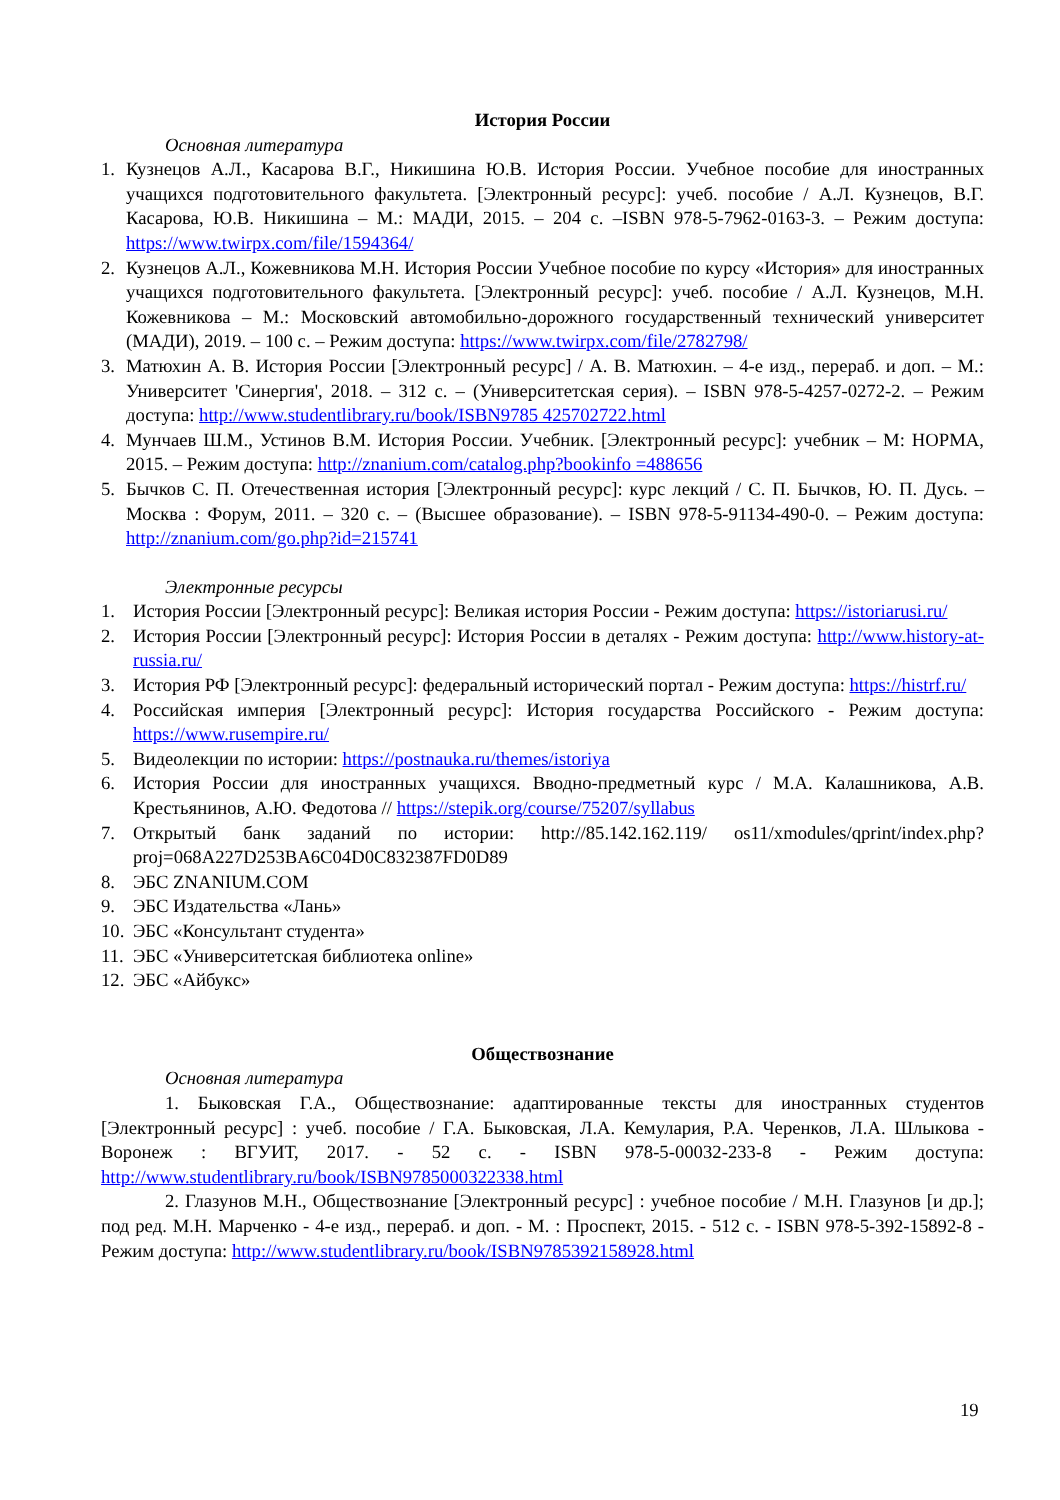История России
Основная литература
1. Кузнецов А.Л., Касарова В.Г., Никишина Ю.В. История России. Учебное пособие для иностранных учащихся подготовительного факультета. [Электронный ресурс]: учеб. пособие / А.Л. Кузнецов, В.Г. Касарова, Ю.В. Никишина – М.: МАДИ, 2015. – 204 с. –ISBN 978-5-7962-0163-3. – Режим доступа: https://www.twirpx.com/file/1594364/
2. Кузнецов А.Л., Кожевникова М.Н. История России Учебное пособие по курсу «История» для иностранных учащихся подготовительного факультета. [Электронный ресурс]: учеб. пособие / А.Л. Кузнецов, М.Н. Кожевникова – М.: Московский автомобильно-дорожного государственный технический университет (МАДИ), 2019. – 100 с. – Режим доступа: https://www.twirpx.com/file/2782798/
3. Матюхин А. В. История России [Электронный ресурс] / А. В. Матюхин. – 4-е изд., перераб. и доп. – М.: Университет 'Синергия', 2018. – 312 с. – (Университетская серия). – ISBN 978-5-4257-0272-2. – Режим доступа: http://www.studentlibrary.ru/book/ISBN9785 425702722.html
4. Мунчаев Ш.М., Устинов В.М. История России. Учебник. [Электронный ресурс]: учебник – М: НОРМА, 2015. – Режим доступа: http://znanium.com/catalog.php?bookinfo =488656
5. Бычков С. П. Отечественная история [Электронный ресурс]: курс лекций / С. П. Бычков, Ю. П. Дусь. – Москва : Форум, 2011. – 320 с. – (Высшее образование). – ISBN 978-5-91134-490-0. – Режим доступа: http://znanium.com/go.php?id=215741
Электронные ресурсы
1. История России [Электронный ресурс]: Великая история России - Режим доступа: https://istoriarusi.ru/
2. История России [Электронный ресурс]: История России в деталях - Режим доступа: http://www.history-at-russia.ru/
3. История РФ [Электронный ресурс]: федеральный исторический портал - Режим доступа: https://histrf.ru/
4. Российская империя [Электронный ресурс]: История государства Российского - Режим доступа: https://www.rusempire.ru/
5. Видеолекции по истории: https://postnauka.ru/themes/istoriya
6. История России для иностранных учащихся. Вводно-предметный курс / М.А. Калашникова, А.В. Крестьянинов, А.Ю. Федотова // https://stepik.org/course/75207/syllabus
7. Открытый банк заданий по истории: http://85.142.162.119/ os11/xmodules/qprint/index.php?proj=068A227D253BA6C04D0C832387FD0D89
8. ЭБС ZNANIUM.COM
9. ЭБС Издательства «Лань»
10. ЭБС «Консультант студента»
11. ЭБС «Университетская библиотека online»
12. ЭБС «Айбукс»
Обществознание
Основная литература
1. Быковская Г.А., Обществознание: адаптированные тексты для иностранных студентов [Электронный ресурс] : учеб. пособие / Г.А. Быковская, Л.А. Кемулария, Р.А. Черенков, Л.А. Шлыкова - Воронеж : ВГУИТ, 2017. - 52 с. - ISBN 978-5-00032-233-8 - Режим доступа: http://www.studentlibrary.ru/book/ISBN9785000322338.html
2. Глазунов М.Н., Обществознание [Электронный ресурс] : учебное пособие / М.Н. Глазунов [и др.]; под ред. М.Н. Марченко - 4-е изд., перераб. и доп. - М. : Проспект, 2015. - 512 с. - ISBN 978-5-392-15892-8 - Режим доступа: http://www.studentlibrary.ru/book/ISBN9785392158928.html
19